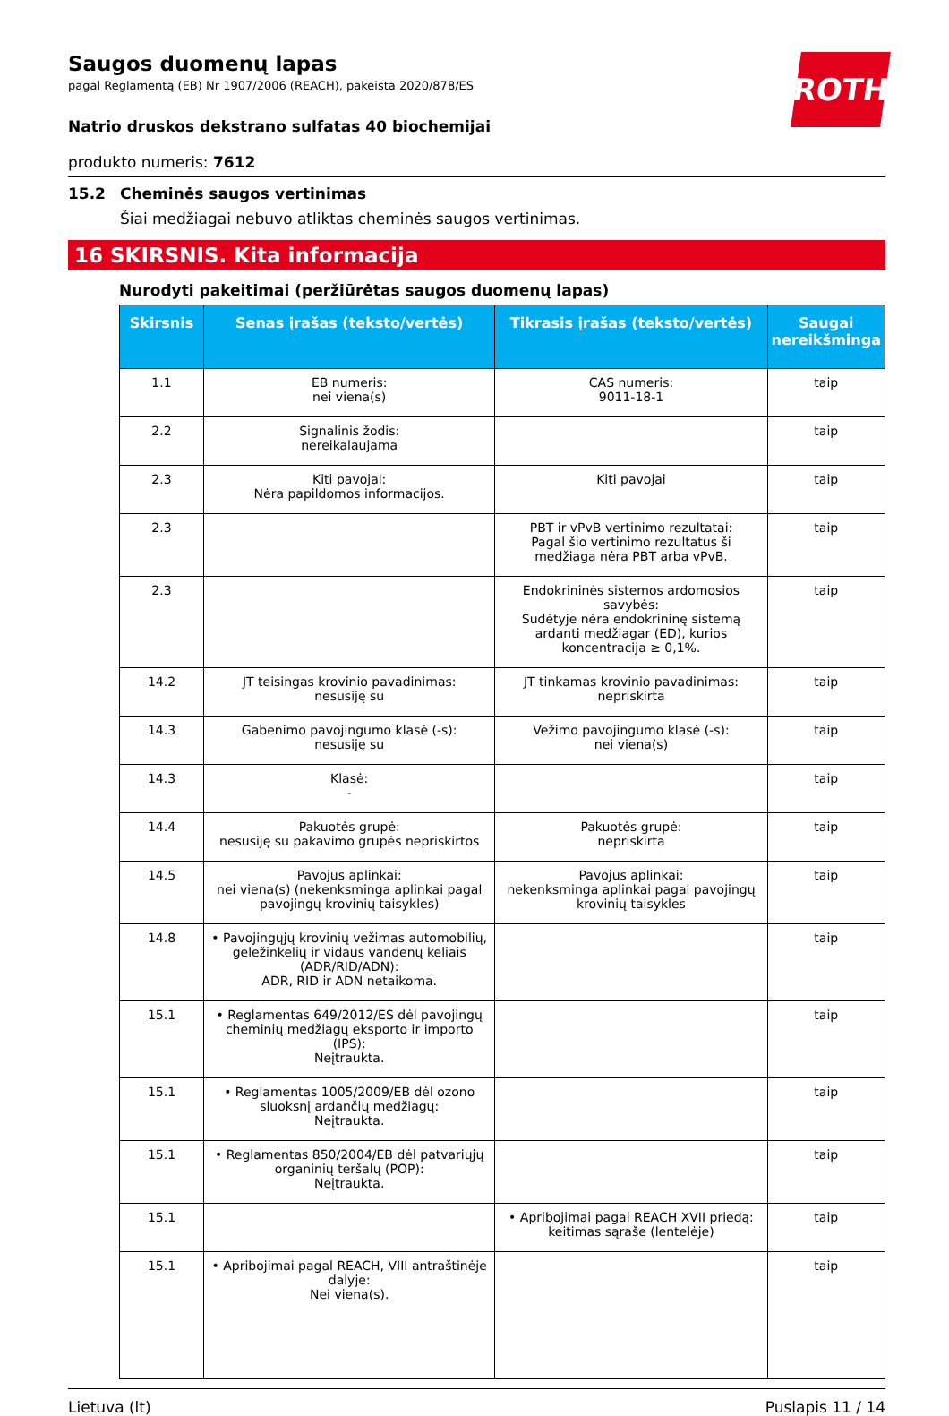ROTH
Saugos duomenų lapas
pagal Reglamentą (EB) Nr 1907/2006 (REACH), pakeista 2020/878/ES
Natrio druskos dekstrano sulfatas 40 biochemijai
produkto numeris: 7612
15.2 Cheminės saugos vertinimas
Šiai medžiagai nebuvo atliktas cheminės saugos vertinimas.
16 SKIRSNIS. Kita informacija
Nurodyti pakeitimai (peržiūrėtas saugos duomenų lapas)
| Skirsnis | Senas įrašas (teksto/vertės) | Tikrasis įrašas (teksto/vertės) | Saugai nereikšminga |
| --- | --- | --- | --- |
| 1.1 | EB numeris: nei viena(s) | CAS numeris: 9011-18-1 | taip |
| 2.2 | Signalinis žodis: nereikalaujama | | taip |
| 2.3 | Kiti pavojai: Nėra papildomos informacijos. | Kiti pavojai | taip |
| 2.3 | | PBT ir vPvB vertinimo rezultatai: Pagal šio vertinimo rezultatus ši medžiaga nėra PBT arba vPvB. | taip |
| 2.3 | | Endokrininės sistemos ardomosios savybės: Sudėtyje nėra endokrininę sistemą ardanti medžiagar (ED), kurios koncentracija ≥ 0,1%. | taip |
| 14.2 | JT teisingas krovinio pavadinimas: nesusiję su | JT tinkamas krovinio pavadinimas: nepriskirta | taip |
| 14.3 | Gabenimo pavojingumo klasė (-s): nesusiję su | Vežimo pavojingumo klasė (-s): nei viena(s) | taip |
| 14.3 | Klasė: - | | taip |
| 14.4 | Pakuotės grupė: nesusiję su pakavimo grupės nepriskirtos | Pakuotės grupė: nepriskirta | taip |
| 14.5 | Pavojus aplinkai: nei viena(s) (nekenksminga aplinkai pagal pavojingų krovinių taisykles) | Pavojus aplinkai: nekenksminga aplinkai pagal pavojingų krovinių taisykles | taip |
| 14.8 | • Pavojingųjų krovinių vežimas automobilių, geležinkelių ir vidaus vandenų keliais (ADR/RID/ADN): ADR, RID ir ADN netaikoma. | | taip |
| 15.1 | • Reglamentas 649/2012/ES dėl pavojingų cheminių medžiagų eksporto ir importo (IPS): Neįtraukta. | | taip |
| 15.1 | • Reglamentas 1005/2009/EB dėl ozono sluoksnį ardančių medžiagų: Neįtraukta. | | taip |
| 15.1 | • Reglamentas 850/2004/EB dėl patvariųjų organinių teršalų (POP): Neįtraukta. | | taip |
| 15.1 | | • Apribojimai pagal REACH XVII priedą: keitimas sąraše (lentelėje) | taip |
| 15.1 | • Apribojimai pagal REACH, VIII antraštinėje dalyje: Nei viena(s). | | taip |
Lietuva (lt) Puslapis 11 / 14